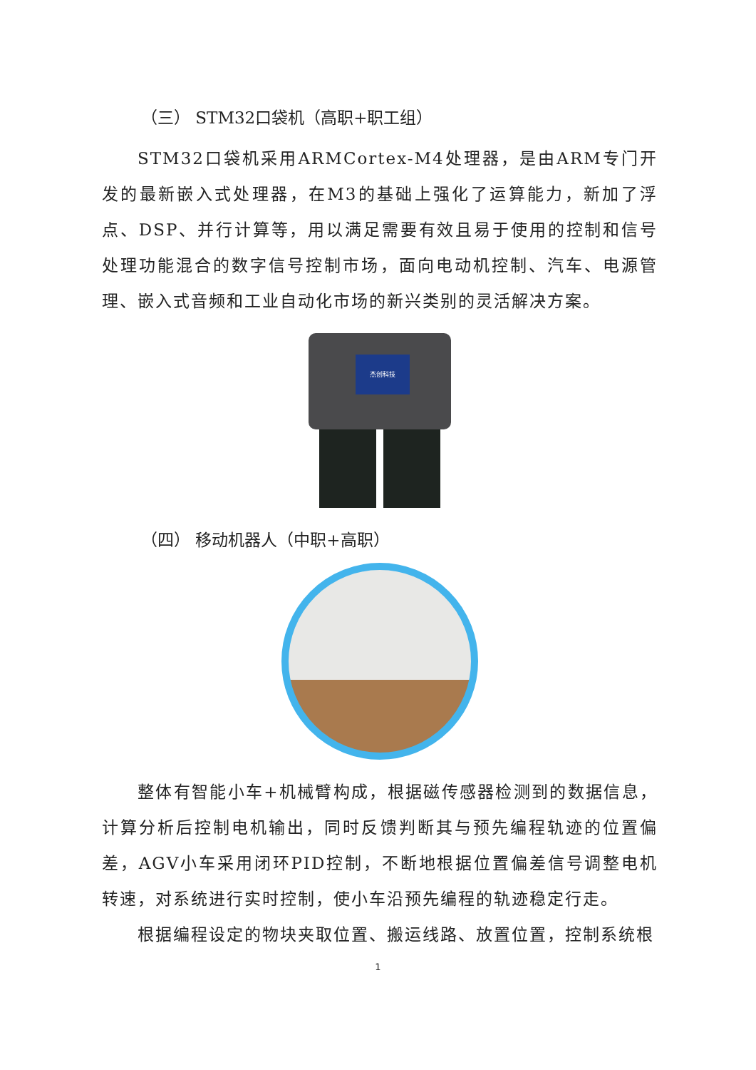（三） STM32口袋机（高职+职工组）
STM32口袋机采用ARMCortex-M4处理器，是由ARM专门开发的最新嵌入式处理器，在M3的基础上强化了运算能力，新加了浮点、DSP、并行计算等，用以满足需要有效且易于使用的控制和信号处理功能混合的数字信号控制市场，面向电动机控制、汽车、电源管理、嵌入式音频和工业自动化市场的新兴类别的灵活解决方案。
杰创科技
（四） 移动机器人（中职+高职）
整体有智能小车+机械臂构成，根据磁传感器检测到的数据信息，计算分析后控制电机输出，同时反馈判断其与预先编程轨迹的位置偏差，AGV小车采用闭环PID控制，不断地根据位置偏差信号调整电机转速，对系统进行实时控制，使小车沿预先编程的轨迹稳定行走。
根据编程设定的物块夹取位置、搬运线路、放置位置，控制系统根
1